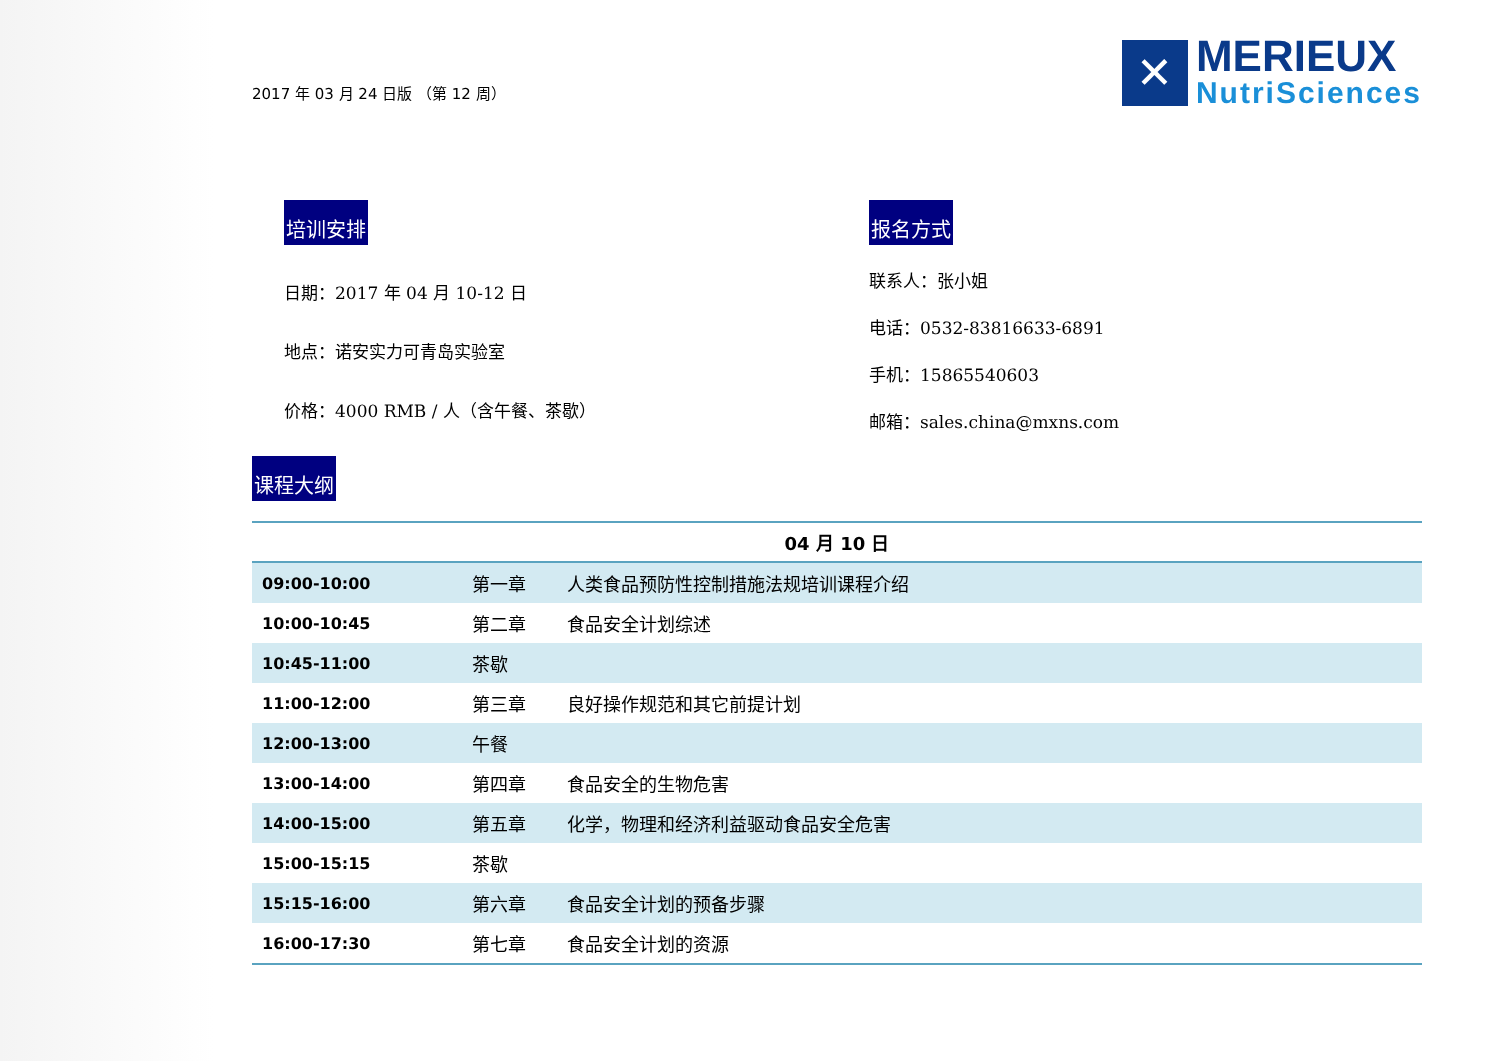2017 年 03 月 24 日版 （第 12 周）
✕
MERIEUX
NutriSciences
培训安排
日期：2017 年 04 月 10-12 日
地点：诺安实力可青岛实验室
价格：4000 RMB / 人（含午餐、茶歇）
报名方式
联系人：张小姐
电话：0532-83816633-6891
手机：15865540603
邮箱：sales.china@mxns.com
课程大纲
| 04 月 10 日 | | |
| --- | --- | --- |
| 09:00-10:00 | 第一章 | 人类食品预防性控制措施法规培训课程介绍 |
| 10:00-10:45 | 第二章 | 食品安全计划综述 |
| 10:45-11:00 | 茶歇 | |
| 11:00-12:00 | 第三章 | 良好操作规范和其它前提计划 |
| 12:00-13:00 | 午餐 | |
| 13:00-14:00 | 第四章 | 食品安全的生物危害 |
| 14:00-15:00 | 第五章 | 化学，物理和经济利益驱动食品安全危害 |
| 15:00-15:15 | 茶歇 | |
| 15:15-16:00 | 第六章 | 食品安全计划的预备步骤 |
| 16:00-17:30 | 第七章 | 食品安全计划的资源 |